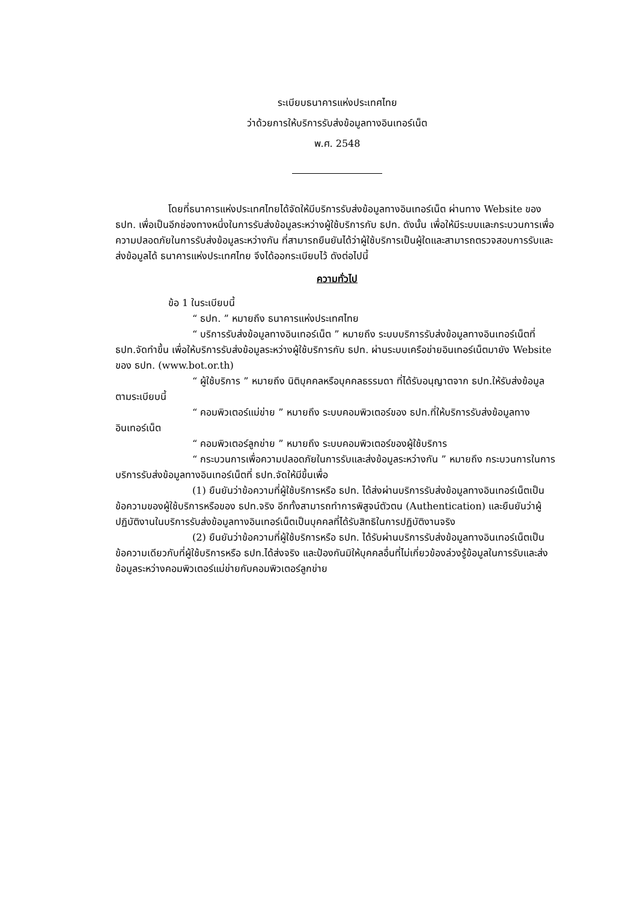ระเบียบธนาคารแห่งประเทศไทย
ว่าด้วยการให้บริการรับส่งข้อมูลทางอินเทอร์เน็ต
พ.ศ. 2548
โดยที่ธนาคารแห่งประเทศไทยได้จัดให้มีบริการรับส่งข้อมูลทางอินเทอร์เน็ต ผ่านทาง Website ของ ธปท. เพื่อเป็นอีกช่องทางหนึ่งในการรับส่งข้อมูลระหว่างผู้ใช้บริการกับ ธปท. ดังนั้น เพื่อให้มีระบบและกระบวนการเพื่อความปลอดภัยในการรับส่งข้อมูลระหว่างกัน ที่สามารถยืนยันได้ว่าผู้ใช้บริการเป็นผู้ใดและสามารถตรวจสอบการรับและส่งข้อมูลได้ ธนาคารแห่งประเทศไทย จึงได้ออกระเบียบไว้ ดังต่อไปนี้
ความทั่วไป
ข้อ 1 ในระเบียบนี้
“ ธปท. ” หมายถึง ธนาคารแห่งประเทศไทย
“ บริการรับส่งข้อมูลทางอินเทอร์เน็ต ” หมายถึง ระบบบริการรับส่งข้อมูลทางอินเทอร์เน็ตที่ธปท.จัดทำขึ้น เพื่อให้บริการรับส่งข้อมูลระหว่างผู้ใช้บริการกับ ธปท. ผ่านระบบเครือข่ายอินเทอร์เน็ตมายัง Website ของ ธปท. (www.bot.or.th)
“ ผู้ใช้บริการ ” หมายถึง นิติบุคคลหรือบุคคลธรรมดา ที่ได้รับอนุญาตจาก ธปท.ให้รับส่งข้อมูลตามระเบียบนี้
“ คอมพิวเตอร์แม่ข่าย ” หมายถึง ระบบคอมพิวเตอร์ของ ธปท.ที่ให้บริการรับส่งข้อมูลทางอินเทอร์เน็ต
“ คอมพิวเตอร์ลูกข่าย ” หมายถึง ระบบคอมพิวเตอร์ของผู้ใช้บริการ
“ กระบวนการเพื่อความปลอดภัยในการรับและส่งข้อมูลระหว่างกัน ” หมายถึง กระบวนการในการบริการรับส่งข้อมูลทางอินเทอร์เน็ตที่ ธปท.จัดให้มีขึ้นเพื่อ
(1) ยืนยันว่าข้อความที่ผู้ใช้บริการหรือ ธปท. ได้ส่งผ่านบริการรับส่งข้อมูลทางอินเทอร์เน็ตเป็นข้อความของผู้ใช้บริการหรือของ ธปท.จริง อีกทั้งสามารถทำการพิสูจน์ตัวตน (Authentication) และยืนยันว่าผู้ปฏิบัติงานในบริการรับส่งข้อมูลทางอินเทอร์เน็ตเป็นบุคคลที่ได้รับสิทธิในการปฏิบัติงานจริง
(2) ยืนยันว่าข้อความที่ผู้ใช้บริการหรือ ธปท. ได้รับผ่านบริการรับส่งข้อมูลทางอินเทอร์เน็ตเป็นข้อความเดียวกับที่ผู้ใช้บริการหรือ ธปท.ได้ส่งจริง และป้องกันมิให้บุคคลอื่นที่ไม่เกี่ยวข้องล่วงรู้ข้อมูลในการรับและส่งข้อมูลระหว่างคอมพิวเตอร์แม่ข่ายกับคอมพิวเตอร์ลูกข่าย